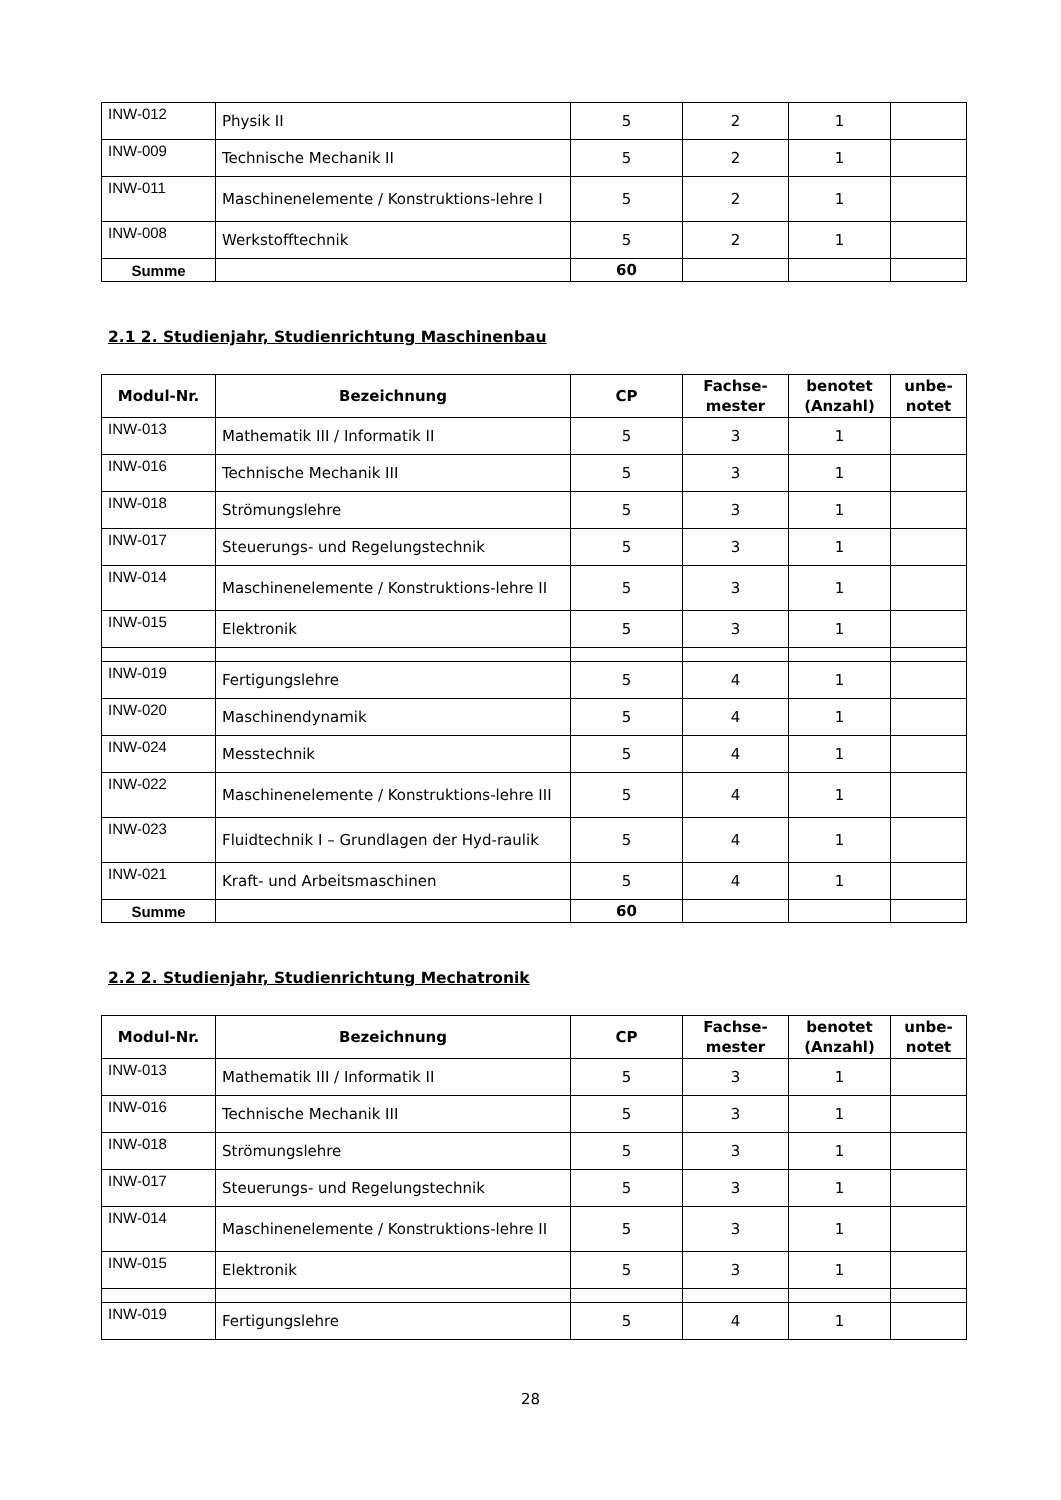| INW-012 | Physik II | 5 | 2 | 1 | |
| INW-009 | Technische Mechanik II | 5 | 2 | 1 | |
| INW-011 | Maschinenelemente / Konstruktions-lehre I | 5 | 2 | 1 | |
| INW-008 | Werkstofftechnik | 5 | 2 | 1 | |
| Summe | | 60 | | | |
2.1 2. Studienjahr, Studienrichtung Maschinenbau
| Modul-Nr. | Bezeichnung | CP | Fachse- mester | benotet (Anzahl) | unbe- notet |
| --- | --- | --- | --- | --- | --- |
| INW-013 | Mathematik III / Informatik II | 5 | 3 | 1 | |
| INW-016 | Technische Mechanik III | 5 | 3 | 1 | |
| INW-018 | Strömungslehre | 5 | 3 | 1 | |
| INW-017 | Steuerungs- und Regelungstechnik | 5 | 3 | 1 | |
| INW-014 | Maschinenelemente / Konstruktions-lehre II | 5 | 3 | 1 | |
| INW-015 | Elektronik | 5 | 3 | 1 | |
| INW-019 | Fertigungslehre | 5 | 4 | 1 | |
| INW-020 | Maschinendynamik | 5 | 4 | 1 | |
| INW-024 | Messtechnik | 5 | 4 | 1 | |
| INW-022 | Maschinenelemente / Konstruktions-lehre III | 5 | 4 | 1 | |
| INW-023 | Fluidtechnik I – Grundlagen der Hyd-raulik | 5 | 4 | 1 | |
| INW-021 | Kraft- und Arbeitsmaschinen | 5 | 4 | 1 | |
| Summe | | 60 | | | |
2.2 2. Studienjahr, Studienrichtung Mechatronik
| Modul-Nr. | Bezeichnung | CP | Fachse- mester | benotet (Anzahl) | unbe- notet |
| --- | --- | --- | --- | --- | --- |
| INW-013 | Mathematik III / Informatik II | 5 | 3 | 1 | |
| INW-016 | Technische Mechanik III | 5 | 3 | 1 | |
| INW-018 | Strömungslehre | 5 | 3 | 1 | |
| INW-017 | Steuerungs- und Regelungstechnik | 5 | 3 | 1 | |
| INW-014 | Maschinenelemente / Konstruktions-lehre II | 5 | 3 | 1 | |
| INW-015 | Elektronik | 5 | 3 | 1 | |
| INW-019 | Fertigungslehre | 5 | 4 | 1 | |
28